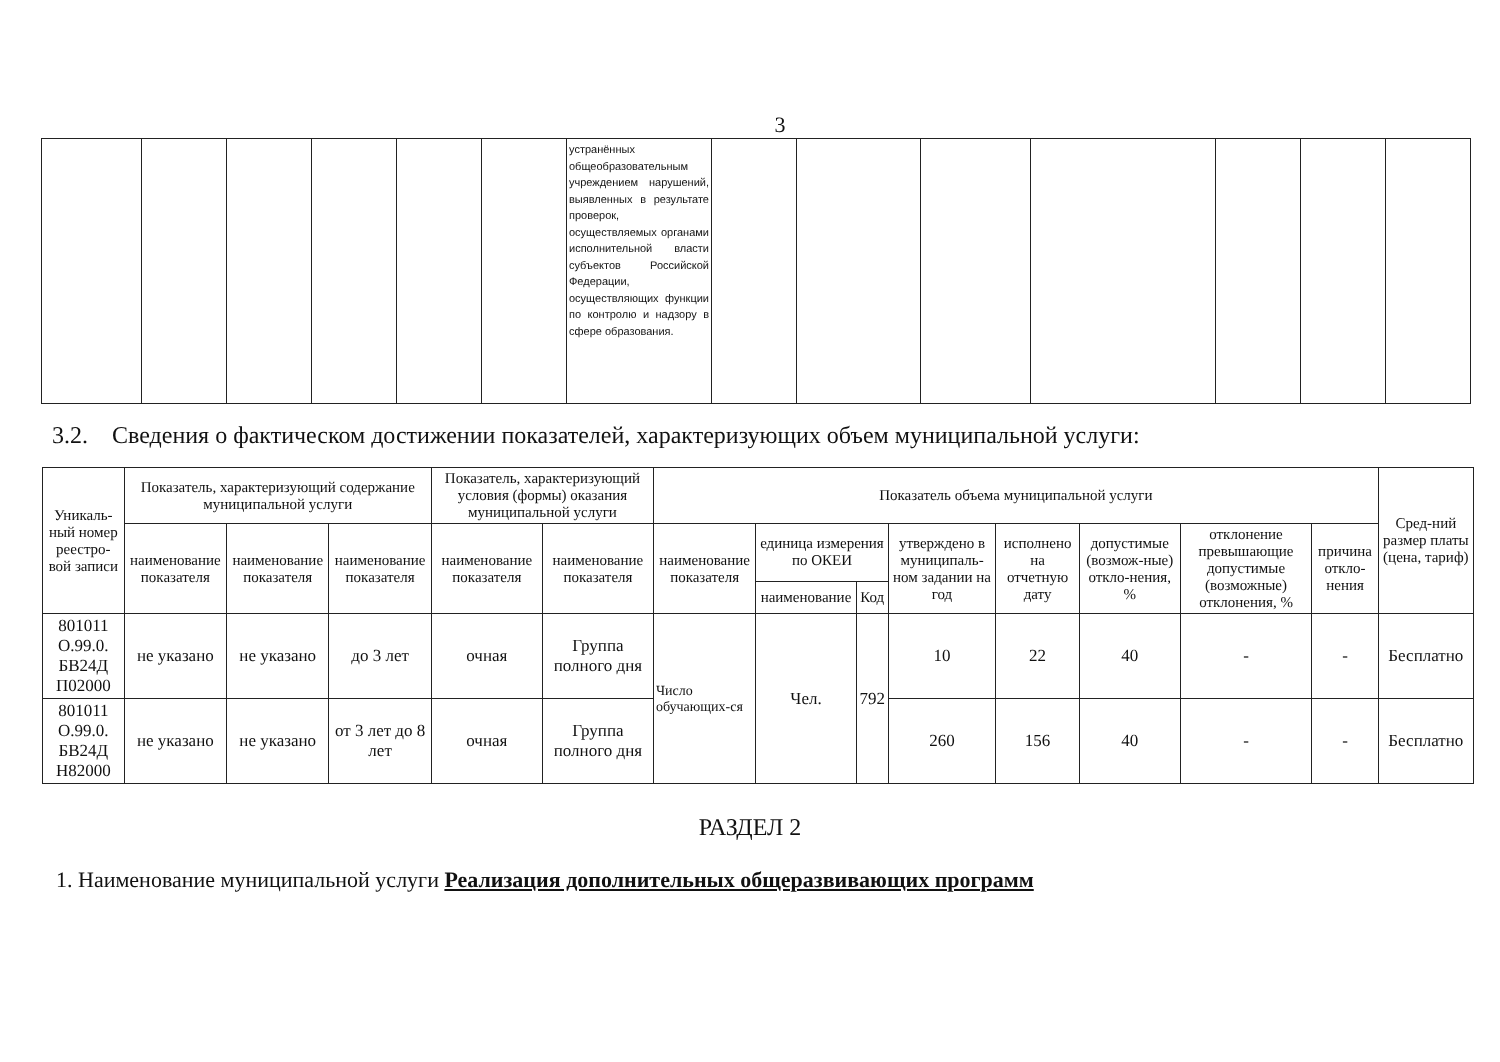3
| | | | | | | устранённых общеобразовательным учреждением нарушений, выявленных в результате проверок, осуществляемых органами исполнительной власти субъектов Российской Федерации, осуществляющих функции по контролю и надзору в сфере образования. | | | | | | | |
3.2. Сведения о фактическом достижении показателей, характеризующих объем муниципальной услуги:
| Уникаль-ный номер реестро-вой записи | Показатель, характеризующий содержание муниципальной услуги | | | Показатель, характеризующий условия (формы) оказания муниципальной услуги | | Показатель объема муниципальной услуги | | | | | | | | Сред-ний размер платы (цена, тариф) |
| --- | --- | --- | --- | --- | --- | --- | --- | --- | --- | --- | --- | --- | --- | --- |
| | наименование показателя | наименование показателя | наименование показателя | наименование показателя | наименование показателя | наименование показателя | единица измерения по ОКЕИ | | утверждено в муниципаль-ном задании на год | исполнено на отчетную дату | допустимые (возмож-ные) откло-нения, % | отклонение превышающие допустимые (возможные) отклонения, % | причина откло-нения | |
| | | | | | | | наименование | Код | | | | | | |
| 801011 О.99.0. БВ24Д П02000 | не указано | не указано | до 3 лет | очная | Группа полного дня | Число обучающих-ся | Чел. | 792 | 10 | 22 | 40 | - | - | Бесплатно |
| 801011 О.99.0. БВ24Д Н82000 | не указано | не указано | от 3 лет до 8 лет | очная | Группа полного дня | | | | 260 | 156 | 40 | - | - | Бесплатно |
РАЗДЕЛ 2
1. Наименование муниципальной услуги Реализация дополнительных общеразвивающих программ